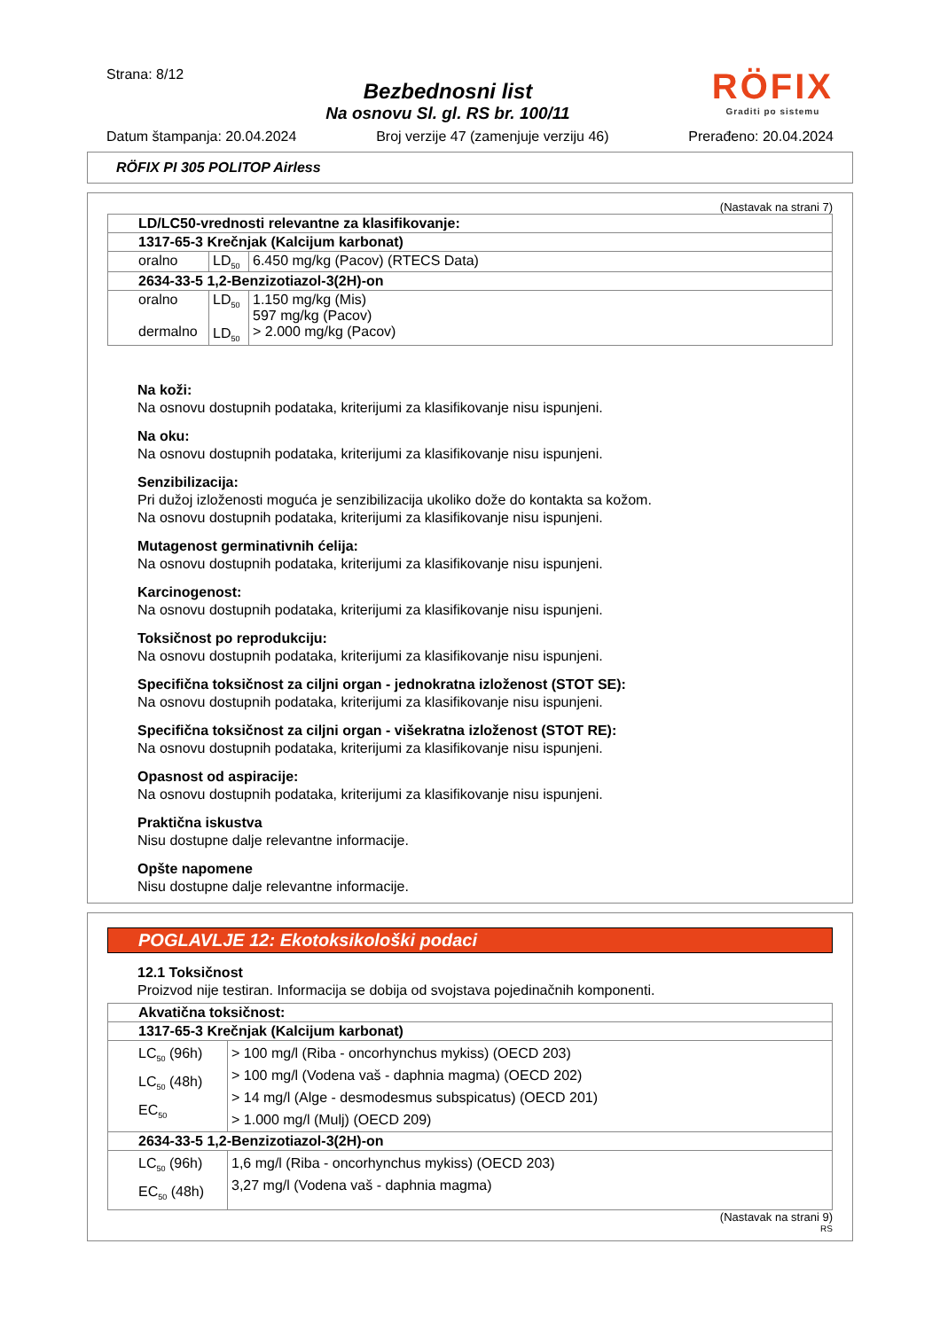Strana: 8/12
Bezbednosni list
Na osnovu Sl. gl. RS br. 100/11
RÖFIX
Graditi po sistemu
Datum štampanja: 20.04.2024 Broj verzije 47 (zamenjuje verziju 46) Prerađeno: 20.04.2024
RÖFIX PI 305 POLITOP Airless
(Nastavak na strani 7)
| LD/LC50-vrednosti relevantne za klasifikovanje: | | |
| 1317-65-3 Krečnjak (Kalcijum karbonat) | | |
| oralno | LD<sub>50</sub> | 6.450 mg/kg (Pacov) (RTECS Data) |
| 2634-33-5 1,2-Benzizotiazol-3(2H)-on | | |
| oralno dermalno | LD<sub>50</sub> LD<sub>50</sub> | 1.150 mg/kg (Mis) 597 mg/kg (Pacov) > 2.000 mg/kg (Pacov) |
Na koži:
Na osnovu dostupnih podataka, kriterijumi za klasifikovanje nisu ispunjeni.
Na oku:
Na osnovu dostupnih podataka, kriterijumi za klasifikovanje nisu ispunjeni.
Senzibilizacija:
Pri dužoj izloženosti moguća je senzibilizacija ukoliko dože do kontakta sa kožom.
Na osnovu dostupnih podataka, kriterijumi za klasifikovanje nisu ispunjeni.
Mutagenost germinativnih ćelija:
Na osnovu dostupnih podataka, kriterijumi za klasifikovanje nisu ispunjeni.
Karcinogenost:
Na osnovu dostupnih podataka, kriterijumi za klasifikovanje nisu ispunjeni.
Toksičnost po reprodukciju:
Na osnovu dostupnih podataka, kriterijumi za klasifikovanje nisu ispunjeni.
Specifična toksičnost za ciljni organ - jednokratna izloženost (STOT SE):
Na osnovu dostupnih podataka, kriterijumi za klasifikovanje nisu ispunjeni.
Specifična toksičnost za ciljni organ - višekratna izloženost (STOT RE):
Na osnovu dostupnih podataka, kriterijumi za klasifikovanje nisu ispunjeni.
Opasnost od aspiracije:
Na osnovu dostupnih podataka, kriterijumi za klasifikovanje nisu ispunjeni.
Praktična iskustva
Nisu dostupne dalje relevantne informacije.
Opšte napomene
Nisu dostupne dalje relevantne informacije.
POGLAVLJE 12: Ekotoksikološki podaci
12.1 Toksičnost
Proizvod nije testiran. Informacija se dobija od svojstava pojedinačnih komponenti.
| Akvatična toksičnost: | |
| 1317-65-3 Krečnjak (Kalcijum karbonat) | |
| LC<sub>50</sub> (96h) LC<sub>50</sub> (48h) EC<sub>50</sub> | > 100 mg/l (Riba - oncorhynchus mykiss) (OECD 203) > 100 mg/l (Vodena vaš - daphnia magma) (OECD 202) > 14 mg/l (Alge - desmodesmus subspicatus) (OECD 201) > 1.000 mg/l (Mulj) (OECD 209) |
| 2634-33-5 1,2-Benzizotiazol-3(2H)-on | |
| LC<sub>50</sub> (96h) EC<sub>50</sub> (48h) | 1,6 mg/l (Riba - oncorhynchus mykiss) (OECD 203) 3,27 mg/l (Vodena vaš - daphnia magma) |
(Nastavak na strani 9)
RS